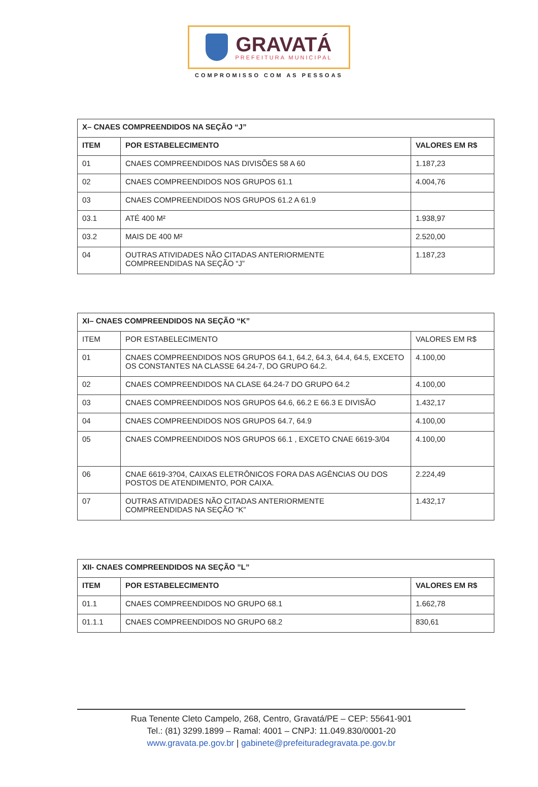GRAVATÁ
PREFEITURA MUNICIPAL
COMPROMISSO COM AS PESSOAS
| X– CNAES COMPREENDIDOS NA SEÇÃO “J” | | |
| --- | --- | --- |
| ITEM | POR ESTABELECIMENTO | VALORES EM R$ |
| 01 | CNAES COMPREENDIDOS NAS DIVISÕES 58 A 60 | 1.187,23 |
| 02 | CNAES COMPREENDIDOS NOS GRUPOS 61.1 | 4.004,76 |
| 03 | CNAES COMPREENDIDOS NOS GRUPOS 61.2 A 61.9 | |
| 03.1 | ATÉ 400 M² | 1.938,97 |
| 03.2 | MAIS DE 400 M² | 2.520,00 |
| 04 | OUTRAS ATIVIDADES NÃO CITADAS ANTERIORMENTE COMPREENDIDAS NA SEÇÃO “J” | 1.187,23 |
| XI– CNAES COMPREENDIDOS NA SEÇÃO “K” | | |
| --- | --- | --- |
| ITEM | POR ESTABELECIMENTO | VALORES EM R$ |
| 01 | CNAES COMPREENDIDOS NOS GRUPOS 64.1, 64.2, 64.3, 64.4, 64.5, EXCETO OS CONSTANTES NA CLASSE 64.24-7, DO GRUPO 64.2. | 4.100,00 |
| 02 | CNAES COMPREENDIDOS NA CLASE 64.24-7 DO GRUPO 64.2 | 4.100,00 |
| 03 | CNAES COMPREENDIDOS NOS GRUPOS 64.6, 66.2 E 66.3 E DIVISÃO | 1.432,17 |
| 04 | CNAES COMPREENDIDOS NOS GRUPOS 64.7, 64.9 | 4.100,00 |
| 05 | CNAES COMPREENDIDOS NOS GRUPOS 66.1 , EXCETO CNAE 6619-3/04 | 4.100,00 |
| 06 | CNAE 6619-3?04, CAIXAS ELETRÔNICOS FORA DAS AGÊNCIAS OU DOS POSTOS DE ATENDIMENTO, POR CAIXA. | 2.224,49 |
| 07 | OUTRAS ATIVIDADES NÃO CITADAS ANTERIORMENTE COMPREENDIDAS NA SEÇÃO “K” | 1.432,17 |
| XII- CNAES COMPREENDIDOS NA SEÇÃO ”L” | | |
| --- | --- | --- |
| ITEM | POR ESTABELECIMENTO | VALORES EM R$ |
| 01.1 | CNAES COMPREENDIDOS NO GRUPO 68.1 | 1.662,78 |
| 01.1.1 | CNAES COMPREENDIDOS NO GRUPO 68.2 | 830,61 |
Rua Tenente Cleto Campelo, 268, Centro, Gravatá/PE – CEP: 55641-901
Tel.: (81) 3299.1899 – Ramal: 4001 – CNPJ: 11.049.830/0001-20
www.gravata.pe.gov.br | gabinete@prefeituradegravata.pe.gov.br